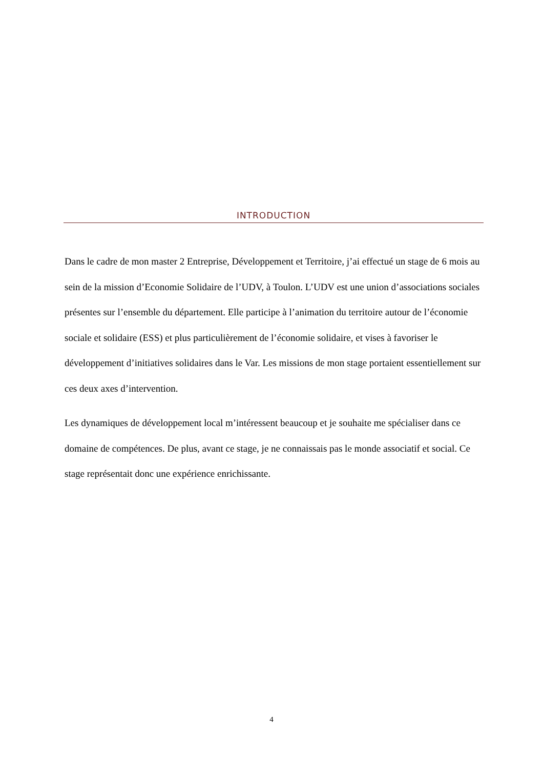INTRODUCTION
Dans le cadre de mon master 2 Entreprise, Développement et Territoire, j’ai effectué un stage de 6 mois au sein de la mission d’Economie Solidaire de l’UDV, à Toulon. L’UDV est une union d’associations sociales présentes sur l’ensemble du département. Elle participe à l’animation du territoire autour de l’économie sociale et solidaire (ESS) et plus particulièrement de l’économie solidaire, et vises à favoriser le développement d’initiatives solidaires dans le Var. Les missions de mon stage portaient essentiellement sur ces deux axes d’intervention.
Les dynamiques de développement local m’intéressent beaucoup et je souhaite me spécialiser dans ce domaine de compétences. De plus, avant ce stage, je ne connaissais pas le monde associatif et social. Ce stage représentait donc une expérience enrichissante.
4